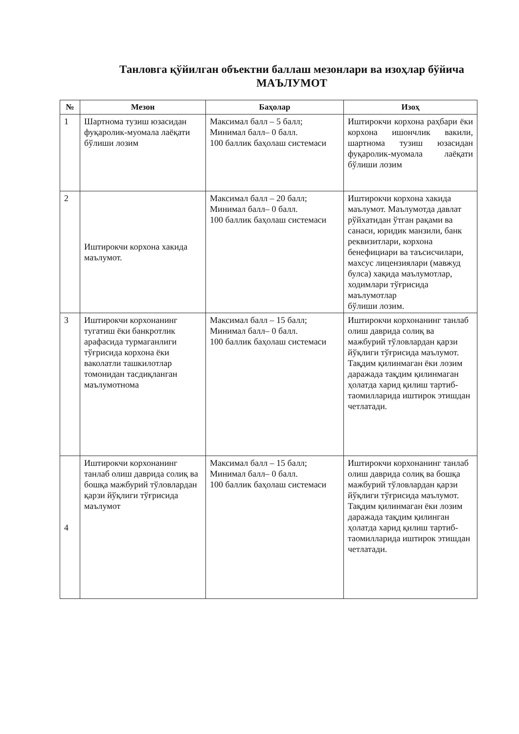Танловга қўйилган объектни баллаш мезонлари ва изоҳлар бўйича
МАЪЛУМОТ
| № | Мезон | Баҳолар | Изоҳ |
| --- | --- | --- | --- |
| 1 | Шартнома тузиш юзасидан фуқаролик-муомала лаёқати бўлиши лозим | Максимал балл – 5 балл; Минимал балл– 0 балл. 100 баллик баҳолаш системаси | Иштирокчи корхона раҳбари ёки корхона ишончлик вакили, шартнома тузиш юзасидан фуқаролик-муомала лаёқати бўлиши лозим |
| 2 | Иштирокчи корхона хакида маълумот. | Максимал балл – 20 балл; Минимал балл– 0 балл. 100 баллик баҳолаш системаси | Иштирокчи корхона хакида маълумот. Маълумотда давлат рўйхатидан ўтган рақами ва санаси, юридик манзили, банк реквизитлари, корхона бенефициари ва таъсисчилари, махсус лицензиялари (мавжуд булса) хақида маълумотлар, ходимлари тўғрисида маълумотлар бўлиши лозим. |
| 3 | Иштирокчи корхонанинг тугатиш ёки банкротлик арафасида турмаганлиги тўғрисида корхона ёки ваколатли ташкилотлар томонидан тасдиқланган маълумотнома | Максимал балл – 15 балл; Минимал балл– 0 балл. 100 баллик баҳолаш системаси | Иштирокчи корхонанинг танлаб олиш даврида солиқ ва мажбурий тўловлардан қарзи йўқлиги тўғрисида маълумот. Тақдим қилинмаган ёки лозим даражада тақдим қилинмаган ҳолатда харид қилиш тартиб-таомилларида иштирок этишдан четлатади. |
| 4 | Иштирокчи корхонанинг танлаб олиш даврида солиқ ва бошқа мажбурий тўловлардан қарзи йўқлиги тўғрисида маълумот | Максимал балл – 15 балл; Минимал балл– 0 балл. 100 баллик баҳолаш системаси | Иштирокчи корхонанинг танлаб олиш даврида солиқ ва бошқа мажбурий тўловлардан қарзи йўқлиги тўғрисида маълумот. Тақдим қилинмаган ёки лозим даражада тақдим қилинган ҳолатда харид қилиш тартиб-таомилларида иштирок этишдан четлатади. |